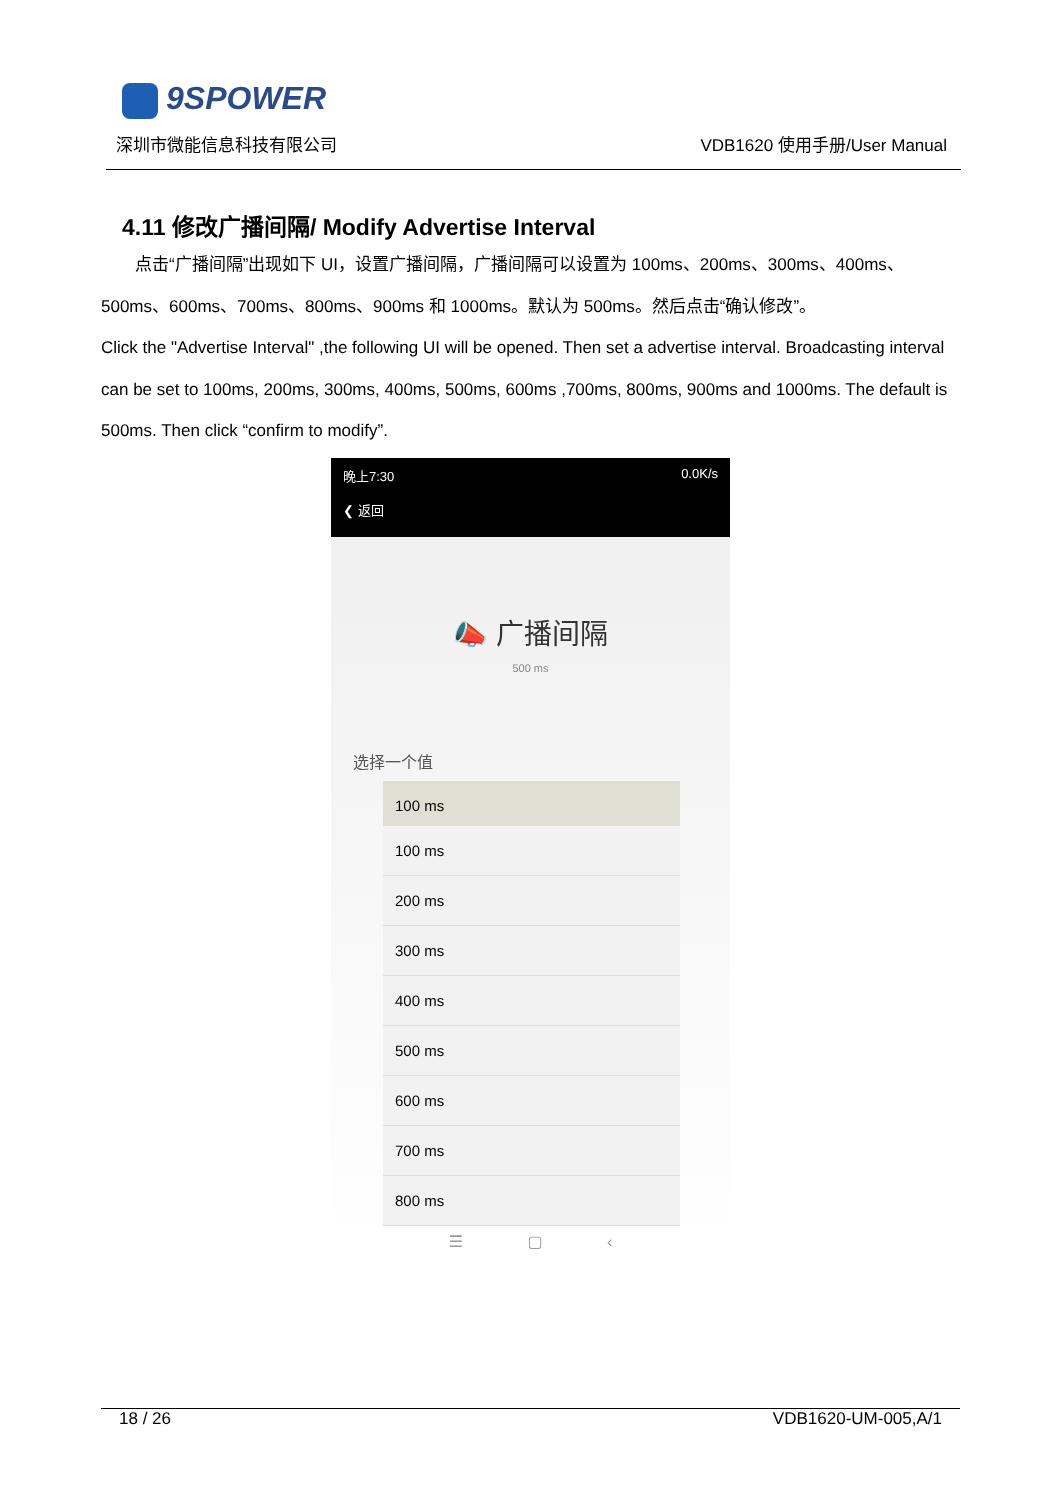9SPOWER
深圳市微能信息科技有限公司 VDB1620 使用手册/User Manual
4.11 修改广播间隔/ Modify Advertise Interval
  点击“广播间隔”出现如下 UI，设置广播间隔，广播间隔可以设置为 100ms、200ms、300ms、400ms、500ms、600ms、700ms、800ms、900ms 和 1000ms。默认为 500ms。然后点击“确认修改”。
Click the "Advertise Interval" ,the following UI will be opened. Then set a advertise interval. Broadcasting interval can be set to 100ms, 200ms, 300ms, 400ms, 500ms, 600ms ,700ms, 800ms, 900ms and 1000ms. The default is 500ms. Then click “confirm to modify”.
晚上7:30 0.0K/s
❮ 返回
📣 广播间隔
500 ms
选择一个值
100 ms
100 ms
200 ms
300 ms
400 ms
500 ms
600 ms
700 ms
800 ms
☰ ▢ ‹
18 / 26 VDB1620-UM-005,A/1